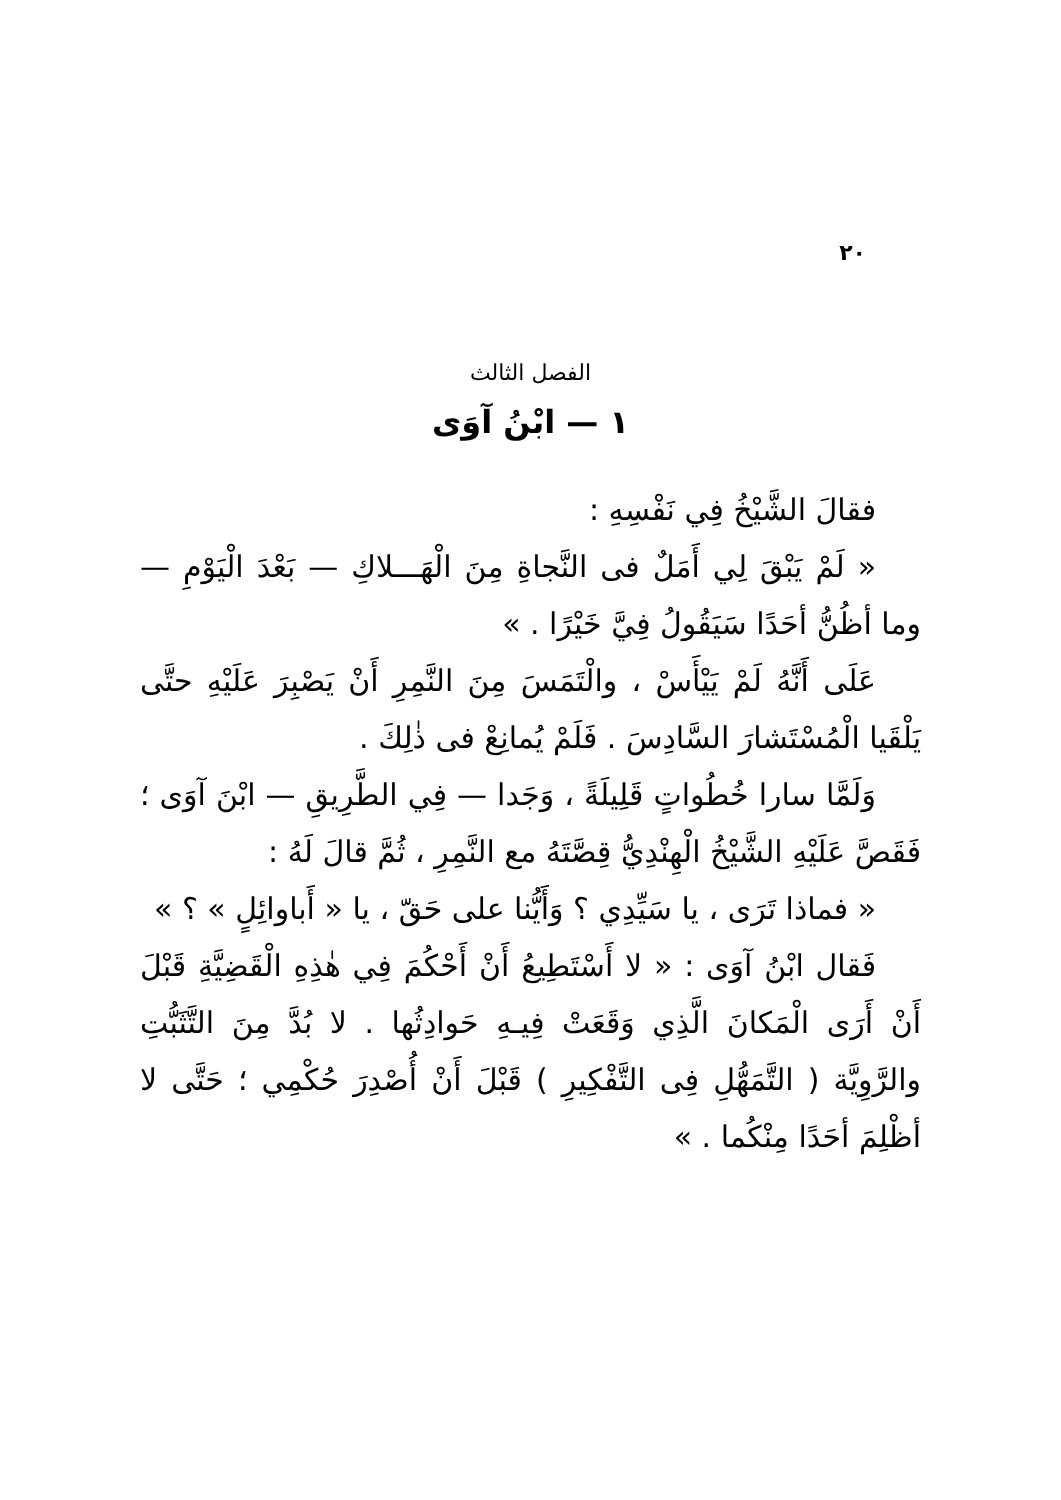٢٠
الفصل الثالث
١ — ابْنُ آوَى
فقالَ الشَّيْخُ فِي نَفْسِهِ :
« لَمْ يَبْقَ لِي أَمَلٌ فى النَّجاةِ مِنَ الْهَـــلاكِ — بَعْدَ الْيَوْمِ — وما أظُنُّ أحَدًا سَيَقُولُ فِيَّ خَيْرًا . »
عَلَى أَنَّهُ لَمْ يَيْأَسْ ، والْتَمَسَ مِنَ النَّمِرِ أَنْ يَصْبِرَ عَلَيْهِ حتَّى يَلْقَيا الْمُسْتَشارَ السَّادِسَ . فَلَمْ يُمانِعْ فى ذٰلِكَ .
وَلَمَّا سارا خُطُواتٍ قَلِيلَةً ، وَجَدا — فِي الطَّرِيقِ — ابْنَ آوَى ؛ فَقَصَّ عَلَيْهِ الشَّيْخُ الْهِنْدِيُّ قِصَّتَهُ مع النَّمِرِ ، ثُمَّ قالَ لَهُ :
« فماذا تَرَى ، يا سَيِّدِي ؟ وَأَيُّنا على حَقّ ، يا « أَباوائِلٍ » ؟ »
فَقال ابْنُ آوَى : « لا أَسْتَطِيعُ أَنْ أَحْكُمَ فِي هٰذِهِ الْقَضِيَّةِ قَبْلَ أَنْ أَرَى الْمَكانَ الَّذِي وَقَعَتْ فِيـهِ حَوادِثُها . لا بُدَّ مِنَ التَّثَبُّتِ والرَّوِيَّة ( التَّمَهُّلِ فِى التَّفْكِيرِ ) قَبْلَ أَنْ أُصْدِرَ حُكْمِي ؛ حَتَّى لا أظْلِمَ أحَدًا مِنْكُما . »